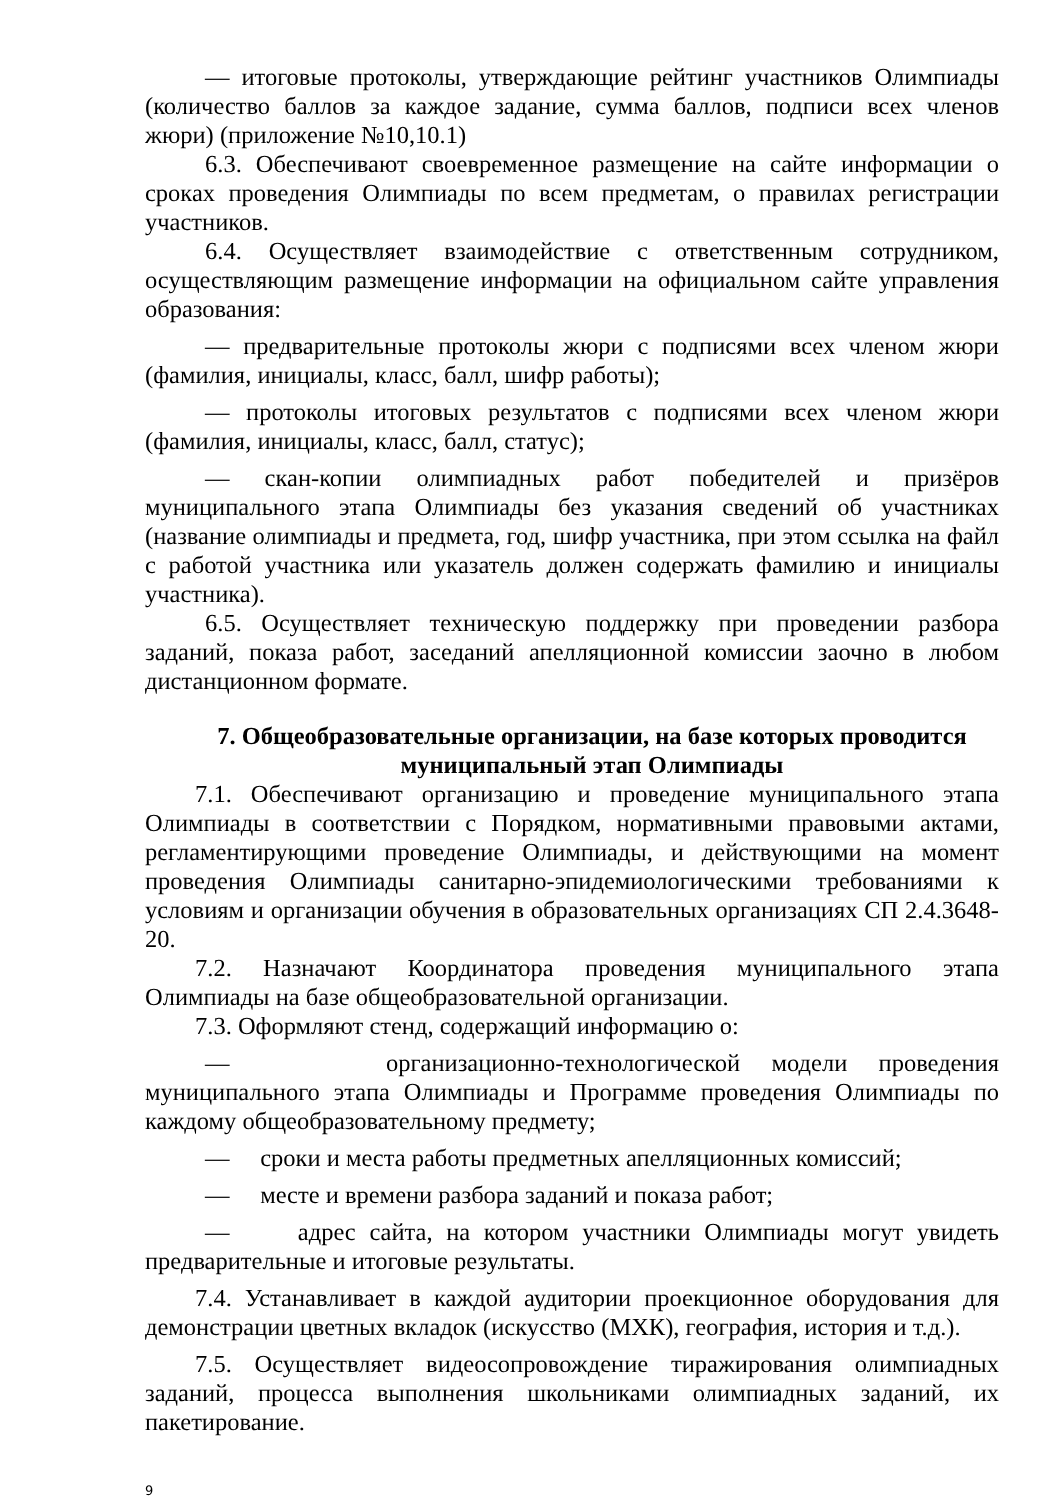— итоговые протоколы, утверждающие рейтинг участников Олимпиады (количество баллов за каждое задание, сумма баллов, подписи всех членов жюри) (приложение №10,10.1)
6.3. Обеспечивают своевременное размещение на сайте информации о сроках проведения Олимпиады по всем предметам, о правилах регистрации участников.
6.4. Осуществляет взаимодействие с ответственным сотрудником, осуществляющим размещение информации на официальном сайте управления образования:
— предварительные протоколы жюри с подписями всех членом жюри (фамилия, инициалы, класс, балл, шифр работы);
— протоколы итоговых результатов с подписями всех членом жюри (фамилия, инициалы, класс, балл, статус);
— скан-копии олимпиадных работ победителей и призёров муниципального этапа Олимпиады без указания сведений об участниках (название олимпиады и предмета, год, шифр участника, при этом ссылка на файл с работой участника или указатель должен содержать фамилию и инициалы участника).
6.5. Осуществляет техническую поддержку при проведении разбора заданий, показа работ, заседаний апелляционной комиссии заочно в любом дистанционном формате.
7. Общеобразовательные организации, на базе которых проводится муниципальный этап Олимпиады
7.1. Обеспечивают организацию и проведение муниципального этапа Олимпиады в соответствии с Порядком, нормативными правовыми актами, регламентирующими проведение Олимпиады, и действующими на момент проведения Олимпиады санитарно-эпидемиологическими требованиями к условиям и организации обучения в образовательных организациях СП 2.4.3648-20.
7.2. Назначают Координатора проведения муниципального этапа Олимпиады на базе общеобразовательной организации.
7.3. Оформляют стенд, содержащий информацию о:
— организационно-технологической модели проведения муниципального этапа Олимпиады и Программе проведения Олимпиады по каждому общеобразовательному предмету;
— сроки и места работы предметных апелляционных комиссий;
— месте и времени разбора заданий и показа работ;
— адрес сайта, на котором участники Олимпиады могут увидеть предварительные и итоговые результаты.
7.4. Устанавливает в каждой аудитории проекционное оборудования для демонстрации цветных вкладок (искусство (МХК), география, история и т.д.).
7.5. Осуществляет видеосопровождение тиражирования олимпиадных заданий, процесса выполнения школьниками олимпиадных заданий, их пакетирование.
9